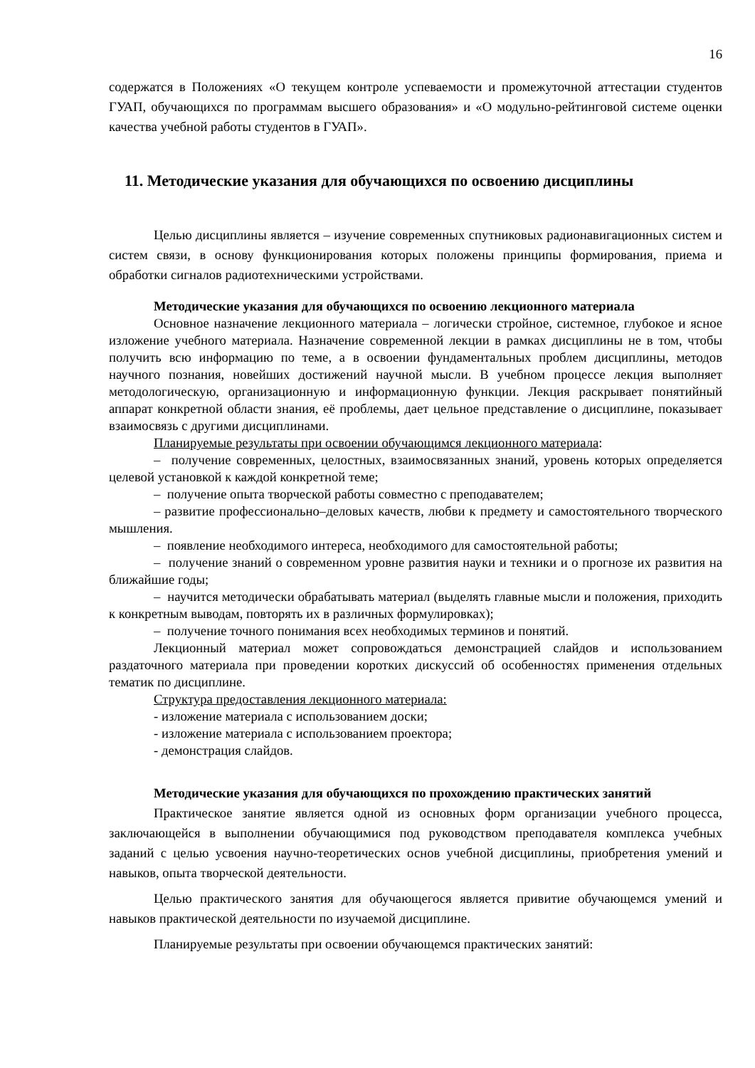16
содержатся в Положениях «О текущем контроле успеваемости и промежуточной аттестации студентов ГУАП, обучающихся по программам высшего образования» и «О модульно-рейтинговой системе оценки качества учебной работы студентов в ГУАП».
11. Методические указания для обучающихся по освоению дисциплины
Целью дисциплины является – изучение современных спутниковых радионавигационных систем и систем связи, в основу функционирования которых положены принципы формирования, приема и обработки сигналов радиотехническими устройствами.
Методические указания для обучающихся по освоению лекционного материала
Основное назначение лекционного материала – логически стройное, системное, глубокое и ясное изложение учебного материала. Назначение современной лекции в рамках дисциплины не в том, чтобы получить всю информацию по теме, а в освоении фундаментальных проблем дисциплины, методов научного познания, новейших достижений научной мысли. В учебном процессе лекция выполняет методологическую, организационную и информационную функции. Лекция раскрывает понятийный аппарат конкретной области знания, её проблемы, дает цельное представление о дисциплине, показывает взаимосвязь с другими дисциплинами.
Планируемые результаты при освоении обучающимся лекционного материала:
– получение современных, целостных, взаимосвязанных знаний, уровень которых определяется целевой установкой к каждой конкретной теме;
– получение опыта творческой работы совместно с преподавателем;
– развитие профессионально–деловых качеств, любви к предмету и самостоятельного творческого мышления.
– появление необходимого интереса, необходимого для самостоятельной работы;
– получение знаний о современном уровне развития науки и техники и о прогнозе их развития на ближайшие годы;
– научится методически обрабатывать материал (выделять главные мысли и положения, приходить к конкретным выводам, повторять их в различных формулировках);
– получение точного понимания всех необходимых терминов и понятий.
Лекционный материал может сопровождаться демонстрацией слайдов и использованием раздаточного материала при проведении коротких дискуссий об особенностях применения отдельных тематик по дисциплине.
Структура предоставления лекционного материала:
- изложение материала с использованием доски;
- изложение материала с использованием проектора;
- демонстрация слайдов.
Методические указания для обучающихся по прохождению практических занятий
Практическое занятие является одной из основных форм организации учебного процесса, заключающейся в выполнении обучающимися под руководством преподавателя комплекса учебных заданий с целью усвоения научно-теоретических основ учебной дисциплины, приобретения умений и навыков, опыта творческой деятельности.
Целью практического занятия для обучающегося является привитие обучающемся умений и навыков практической деятельности по изучаемой дисциплине.
Планируемые результаты при освоении обучающемся практических занятий: